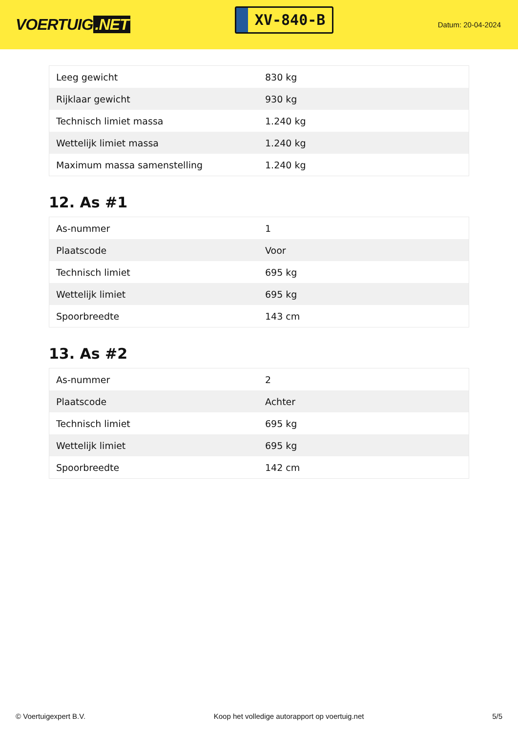VOERTUIG.NET
XV-840-B
Datum: 20-04-2024
| Leeg gewicht | 830 kg |
| Rijklaar gewicht | 930 kg |
| Technisch limiet massa | 1.240 kg |
| Wettelijk limiet massa | 1.240 kg |
| Maximum massa samenstelling | 1.240 kg |
12. As #1
| As-nummer | 1 |
| Plaatscode | Voor |
| Technisch limiet | 695 kg |
| Wettelijk limiet | 695 kg |
| Spoorbreedte | 143 cm |
13. As #2
| As-nummer | 2 |
| Plaatscode | Achter |
| Technisch limiet | 695 kg |
| Wettelijk limiet | 695 kg |
| Spoorbreedte | 142 cm |
© Voertuigexpert B.V. Koop het volledige autorapport op voertuig.net 5/5